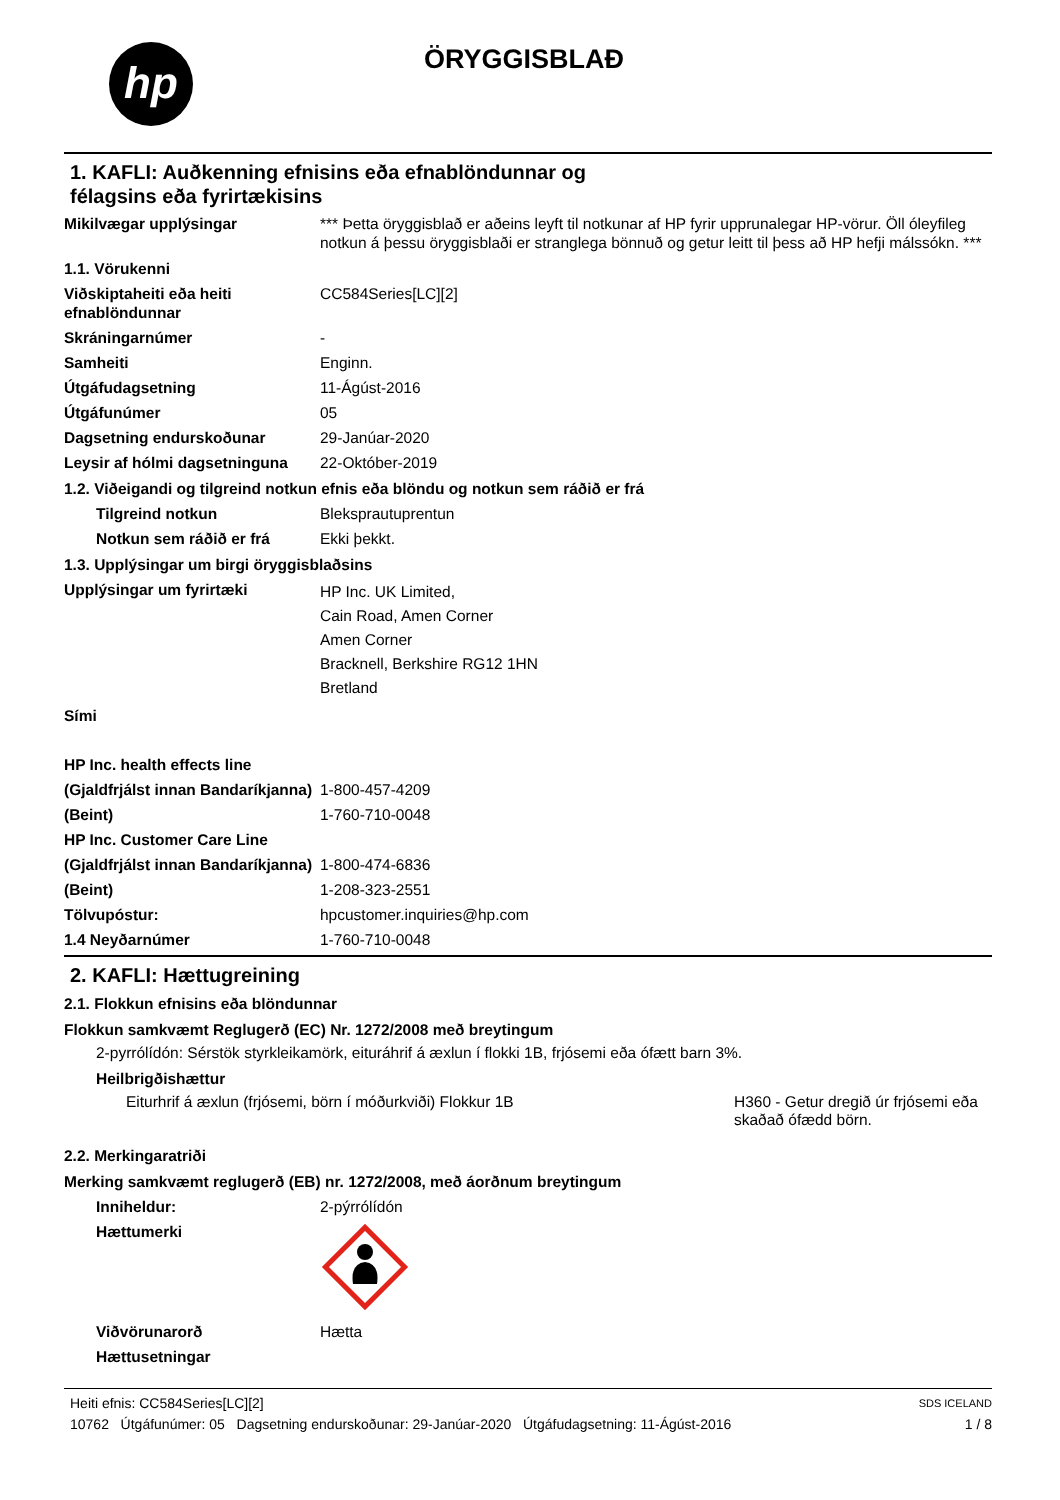hp ÖRYGGISBLAÐ
1. KAFLI: Auðkenning efnisins eða efnablöndunnar og
félagsins eða fyrirtækisins
Mikilvægar upplýsingar *** Þetta öryggisblað er aðeins leyft til notkunar af HP fyrir upprunalegar HP-vörur. Öll óleyfileg notkun á þessu öryggisblaði er stranglega bönnuð og getur leitt til þess að HP hefji málssókn. ***
1.1. Vörukenni
Viðskiptaheiti eða heiti efnablöndunnar
CC584Series[LC][2]
Skráningarnúmer -
Samheiti Enginn.
Útgáfudagsetning 11-Ágúst-2016
Útgáfunúmer 05
Dagsetning endurskoðunar 29-Janúar-2020
Leysir af hólmi dagsetninguna
22-Október-2019
1.2. Viðeigandi og tilgreind notkun efnis eða blöndu og notkun sem ráðið er frá
Tilgreind notkun Bleksprautuprentun
Notkun sem ráðið er frá Ekki þekkt.
1.3. Upplýsingar um birgi öryggisblaðsins
Upplýsingar um fyrirtæki
HP Inc. UK Limited,
Cain Road, Amen Corner
Amen Corner
Bracknell, Berkshire RG12 1HN
Bretland
Sími
HP Inc. health effects line
(Gjaldfrjálst innan Bandaríkjanna)
1-800-457-4209
(Beint) 1-760-710-0048
HP Inc. Customer Care Line
(Gjaldfrjálst innan Bandaríkjanna)
1-800-474-6836
(Beint) 1-208-323-2551
Tölvupóstur: hpcustomer.inquiries@hp.com
1.4 Neyðarnúmer 1-760-710-0048
2. KAFLI: Hættugreining
2.1. Flokkun efnisins eða blöndunnar
Flokkun samkvæmt Reglugerð (EC) Nr. 1272/2008 með breytingum
2-pyrrólídón: Sérstök styrkleikamörk, eituráhrif á æxlun í flokki 1B, frjósemi eða ófætt barn 3%.
Heilbrigðishættur
Eiturhrif á æxlun (frjósemi, börn í móðurkviði) Flokkur 1B
H360 - Getur dregið úr frjósemi eða skaðað ófædd börn.
2.2. Merkingaratriði
Merking samkvæmt reglugerð (EB) nr. 1272/2008, með áorðnum breytingum
Inniheldur: 2-pýrrólídón
Hættumerki
Viðvörunarorð Hætta
Hættusetningar
Heiti efnis: CC584Series[LC][2]
10762 Útgáfunúmer: 05 Dagsetning endurskoðunar: 29-Janúar-2020 Útgáfudagsetning: 11-Ágúst-2016
SDS ICELAND
1 / 8